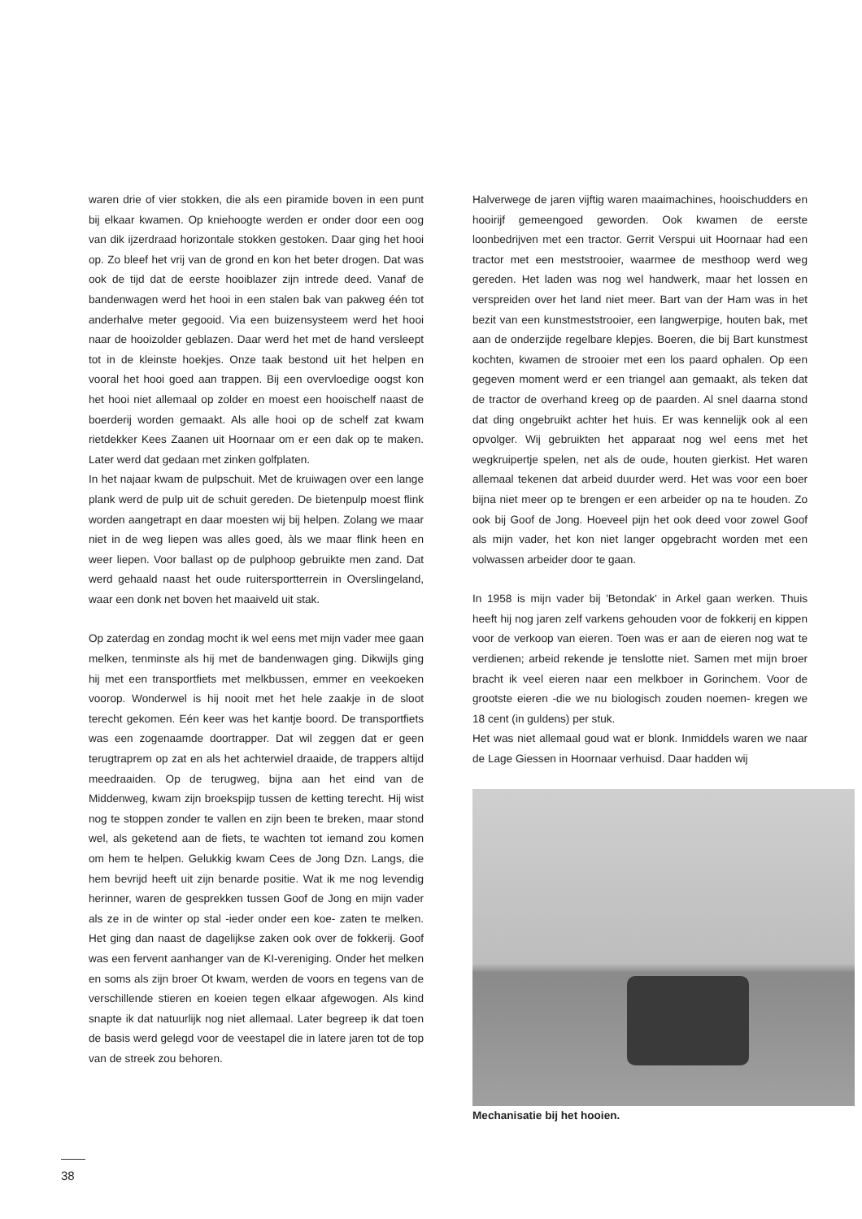waren drie of vier stokken, die als een piramide boven in een punt bij elkaar kwamen. Op kniehoogte werden er onder door een oog van dik ijzerdraad horizontale stokken gestoken. Daar ging het hooi op. Zo bleef het vrij van de grond en kon het beter drogen. Dat was ook de tijd dat de eerste hooiblazer zijn intrede deed. Vanaf de bandenwagen werd het hooi in een stalen bak van pakweg één tot anderhalve meter gegooid. Via een buizensysteem werd het hooi naar de hooizolder geblazen. Daar werd het met de hand versleept tot in de kleinste hoekjes. Onze taak bestond uit het helpen en vooral het hooi goed aan trappen. Bij een overvloedige oogst kon het hooi niet allemaal op zolder en moest een hooischelf naast de boerderij worden gemaakt. Als alle hooi op de schelf zat kwam rietdekker Kees Zaanen uit Hoornaar om er een dak op te maken. Later werd dat gedaan met zinken golfplaten.
In het najaar kwam de pulpschuit. Met de kruiwagen over een lange plank werd de pulp uit de schuit gereden. De bietenpulp moest flink worden aangetrapt en daar moesten wij bij helpen. Zolang we maar niet in de weg liepen was alles goed, àls we maar flink heen en weer liepen. Voor ballast op de pulphoop gebruikte men zand. Dat werd gehaald naast het oude ruitersportterrein in Overslingeland, waar een donk net boven het maaiveld uit stak.
Op zaterdag en zondag mocht ik wel eens met mijn vader mee gaan melken, tenminste als hij met de bandenwagen ging. Dikwijls ging hij met een transportfiets met melkbussen, emmer en veekoeken voorop. Wonderwel is hij nooit met het hele zaakje in de sloot terecht gekomen. Eén keer was het kantje boord. De transportfiets was een zogenaamde doortrapper. Dat wil zeggen dat er geen terugtraprem op zat en als het achterwiel draaide, de trappers altijd meedraaiden. Op de terugweg, bijna aan het eind van de Middenweg, kwam zijn broekspijp tussen de ketting terecht. Hij wist nog te stoppen zonder te vallen en zijn been te breken, maar stond wel, als geketend aan de fiets, te wachten tot iemand zou komen om hem te helpen. Gelukkig kwam Cees de Jong Dzn. Langs, die hem bevrijd heeft uit zijn benarde positie. Wat ik me nog levendig herinner, waren de gesprekken tussen Goof de Jong en mijn vader als ze in de winter op stal -ieder onder een koe- zaten te melken. Het ging dan naast de dagelijkse zaken ook over de fokkerij. Goof was een fervent aanhanger van de KI-vereniging. Onder het melken en soms als zijn broer Ot kwam, werden de voors en tegens van de verschillende stieren en koeien tegen elkaar afgewogen. Als kind snapte ik dat natuurlijk nog niet allemaal. Later begreep ik dat toen de basis werd gelegd voor de veestapel die in latere jaren tot de top van de streek zou behoren.
Halverwege de jaren vijftig waren maaimachines, hooischudders en hooirijf gemeengoed geworden. Ook kwamen de eerste loonbedrijven met een tractor. Gerrit Verspui uit Hoornaar had een tractor met een meststrooier, waarmee de mesthoop werd weg gereden. Het laden was nog wel handwerk, maar het lossen en verspreiden over het land niet meer. Bart van der Ham was in het bezit van een kunstmeststrooier, een langwerpige, houten bak, met aan de onderzijde regelbare klepjes. Boeren, die bij Bart kunstmest kochten, kwamen de strooier met een los paard ophalen. Op een gegeven moment werd er een triangel aan gemaakt, als teken dat de tractor de overhand kreeg op de paarden. Al snel daarna stond dat ding ongebruikt achter het huis. Er was kennelijk ook al een opvolger. Wij gebruikten het apparaat nog wel eens met het wegkruipertje spelen, net als de oude, houten gierkist. Het waren allemaal tekenen dat arbeid duurder werd. Het was voor een boer bijna niet meer op te brengen er een arbeider op na te houden. Zo ook bij Goof de Jong. Hoeveel pijn het ook deed voor zowel Goof als mijn vader, het kon niet langer opgebracht worden met een volwassen arbeider door te gaan.
In 1958 is mijn vader bij 'Betondak' in Arkel gaan werken. Thuis heeft hij nog jaren zelf varkens gehouden voor de fokkerij en kippen voor de verkoop van eieren. Toen was er aan de eieren nog wat te verdienen; arbeid rekende je tenslotte niet. Samen met mijn broer bracht ik veel eieren naar een melkboer in Gorinchem. Voor de grootste eieren -die we nu biologisch zouden noemen- kregen we 18 cent (in guldens) per stuk.
Het was niet allemaal goud wat er blonk. Inmiddels waren we naar de Lage Giessen in Hoornaar verhuisd. Daar hadden wij
Mechanisatie bij het hooien.
38